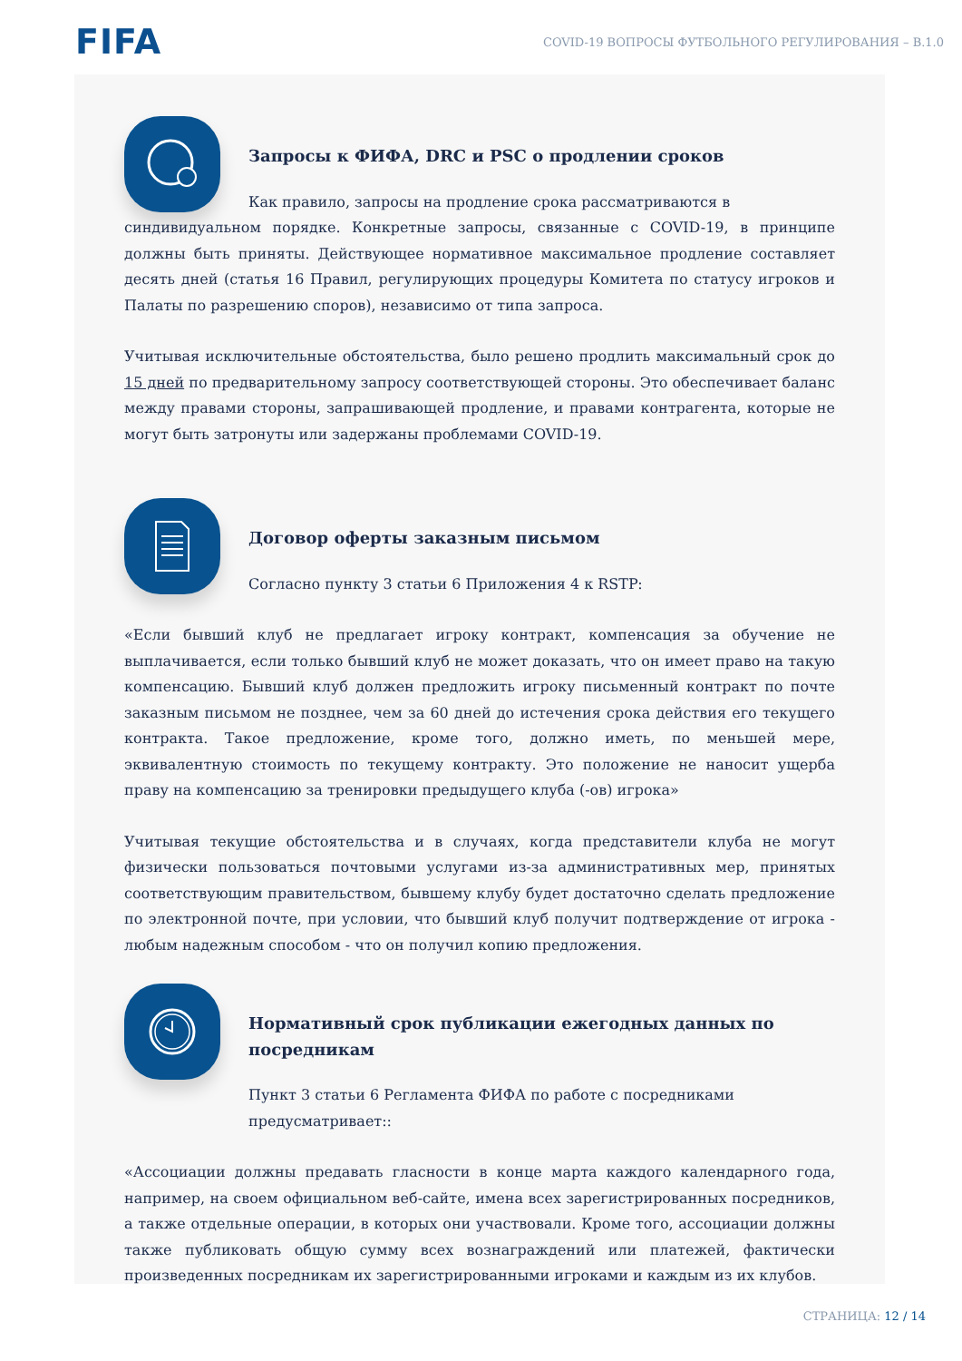FIFA
COVID-19 ВОПРОСЫ ФУТБОЛЬНОГО РЕГУЛИРОВАНИЯ – В.1.0
Запросы к ФИФА, DRC и PSC о продлении сроков
Как правило, запросы на продление срока рассматриваются в
синдивидуальном порядке. Конкретные запросы, связанные с COVID-19, в принципе должны быть приняты. Действующее нормативное максимальное продление составляет десять дней (статья 16 Правил, регулирующих процедуры Комитета по статусу игроков и Палаты по разрешению споров), независимо от типа запроса.
Учитывая исключительные обстоятельства, было решено продлить максимальный срок до 15 дней по предварительному запросу соответствующей стороны. Это обеспечивает баланс между правами стороны, запрашивающей продление, и правами контрагента, которые не могут быть затронуты или задержаны проблемами COVID-19.
Договор оферты заказным письмом
Согласно пункту 3 статьи 6 Приложения 4 к RSTP:
«Если бывший клуб не предлагает игроку контракт, компенсация за обучение не выплачивается, если только бывший клуб не может доказать, что он имеет право на такую компенсацию. Бывший клуб должен предложить игроку письменный контракт по почте заказным письмом не позднее, чем за 60 дней до истечения срока действия его текущего контракта. Такое предложение, кроме того, должно иметь, по меньшей мере, эквивалентную стоимость по текущему контракту. Это положение не наносит ущерба праву на компенсацию за тренировки предыдущего клуба (-ов) игрока»
Учитывая текущие обстоятельства и в случаях, когда представители клуба не могут физически пользоваться почтовыми услугами из-за административных мер, принятых соответствующим правительством, бывшему клубу будет достаточно сделать предложение по электронной почте, при условии, что бывший клуб получит подтверждение от игрока - любым надежным способом - что он получил копию предложения.
Нормативный срок публикации ежегодных данных по посредникам
Пункт 3 статьи 6 Регламента ФИФА по работе с посредниками предусматривает::
«Ассоциации должны предавать гласности в конце марта каждого календарного года, например, на своем официальном веб-сайте, имена всех зарегистрированных посредников, а также отдельные операции, в которых они участвовали. Кроме того, ассоциации должны также публиковать общую сумму всех вознаграждений или платежей, фактически произведенных посредникам их зарегистрированными игроками и каждым из их клубов.
СТРАНИЦА: 12 / 14